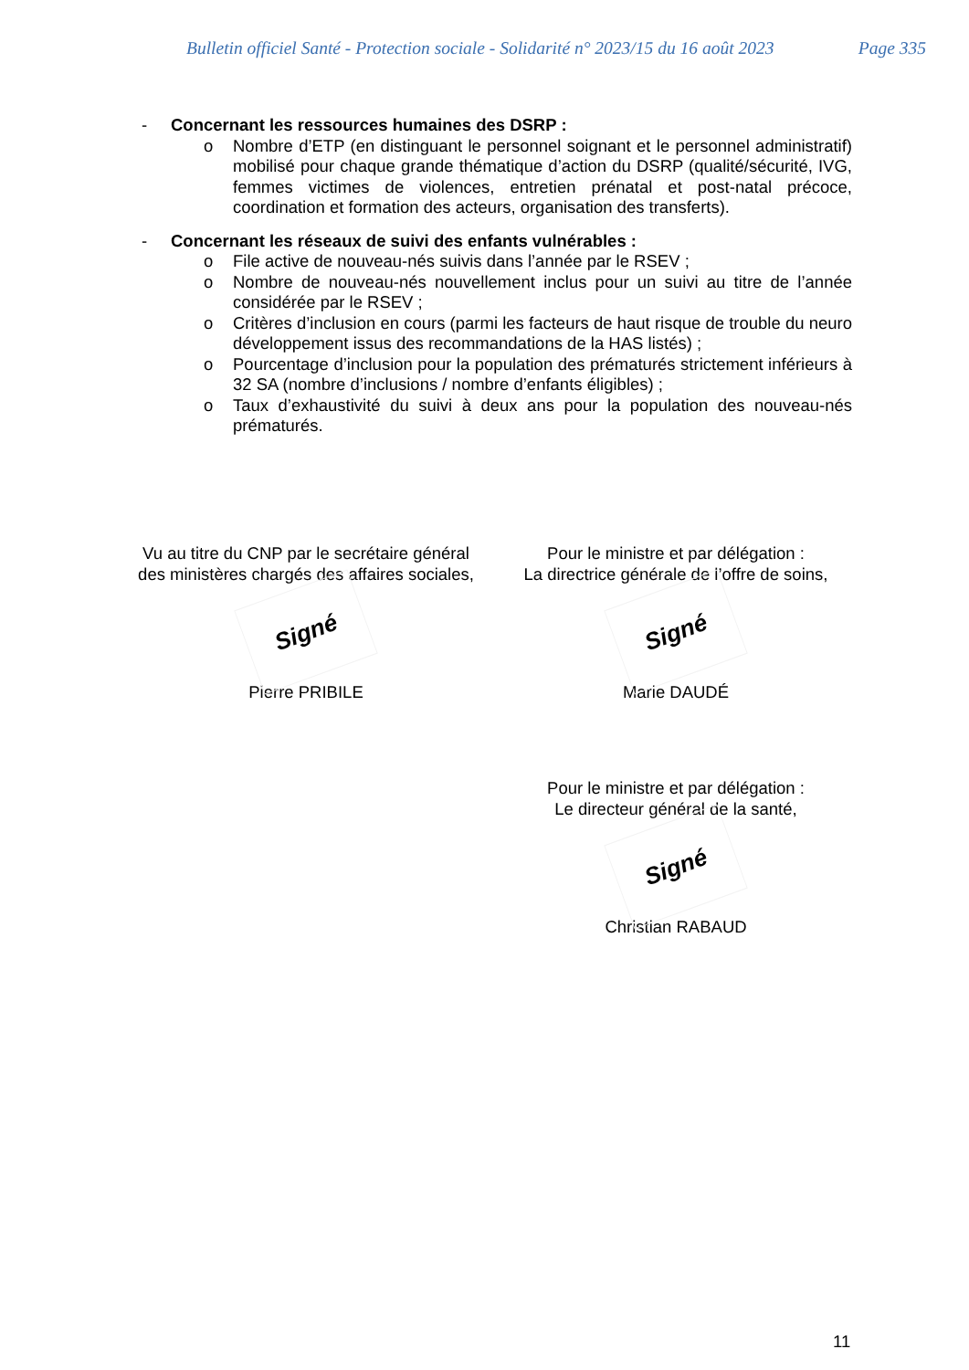Bulletin officiel Santé - Protection sociale - Solidarité n° 2023/15 du 16 août 2023 Page 335
- Concernant les ressources humaines des DSRP :
o Nombre d’ETP (en distinguant le personnel soignant et le personnel administratif) mobilisé pour chaque grande thématique d’action du DSRP (qualité/sécurité, IVG, femmes victimes de violences, entretien prénatal et post-natal précoce, coordination et formation des acteurs, organisation des transferts).
- Concernant les réseaux de suivi des enfants vulnérables :
o File active de nouveau-nés suivis dans l’année par le RSEV ;
o Nombre de nouveau-nés nouvellement inclus pour un suivi au titre de l’année considérée par le RSEV ;
o Critères d’inclusion en cours (parmi les facteurs de haut risque de trouble du neuro développement issus des recommandations de la HAS listés) ;
o Pourcentage d’inclusion pour la population des prématurés strictement inférieurs à 32 SA (nombre d’inclusions / nombre d’enfants éligibles) ;
o Taux d’exhaustivité du suivi à deux ans pour la population des nouveau-nés prématurés.
Vu au titre du CNP par le secrétaire général
des ministères chargés des affaires sociales,
Signé
Pierre PRIBILE
Pour le ministre et par délégation :
La directrice générale de l’offre de soins,
Signé
Marie DAUDÉ
Pour le ministre et par délégation :
Le directeur général de la santé,
Signé
Christian RABAUD
11